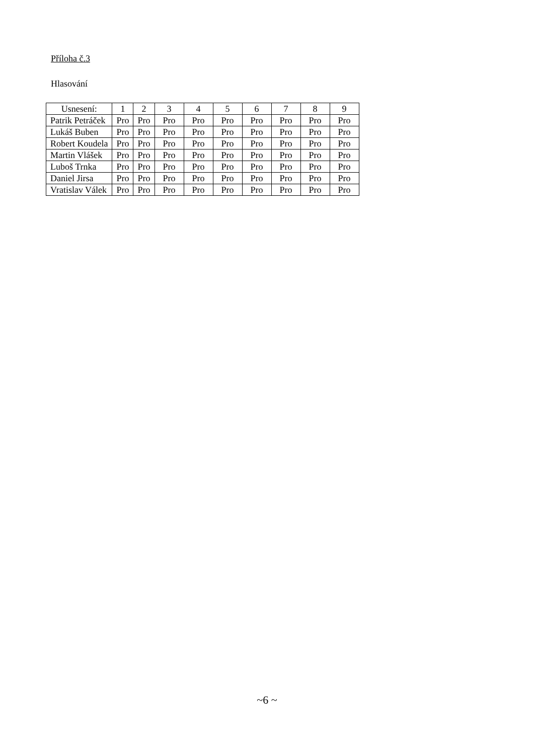Příloha č.3
Hlasování
| Usnesení: | 1 | 2 | 3 | 4 | 5 | 6 | 7 | 8 | 9 |
| Patrik Petráček | Pro | Pro | Pro | Pro | Pro | Pro | Pro | Pro | Pro |
| Lukáš Buben | Pro | Pro | Pro | Pro | Pro | Pro | Pro | Pro | Pro |
| Robert Koudela | Pro | Pro | Pro | Pro | Pro | Pro | Pro | Pro | Pro |
| Martin Vlášek | Pro | Pro | Pro | Pro | Pro | Pro | Pro | Pro | Pro |
| Luboš Trnka | Pro | Pro | Pro | Pro | Pro | Pro | Pro | Pro | Pro |
| Daniel Jirsa | Pro | Pro | Pro | Pro | Pro | Pro | Pro | Pro | Pro |
| Vratislav Válek | Pro | Pro | Pro | Pro | Pro | Pro | Pro | Pro | Pro |
~6 ~